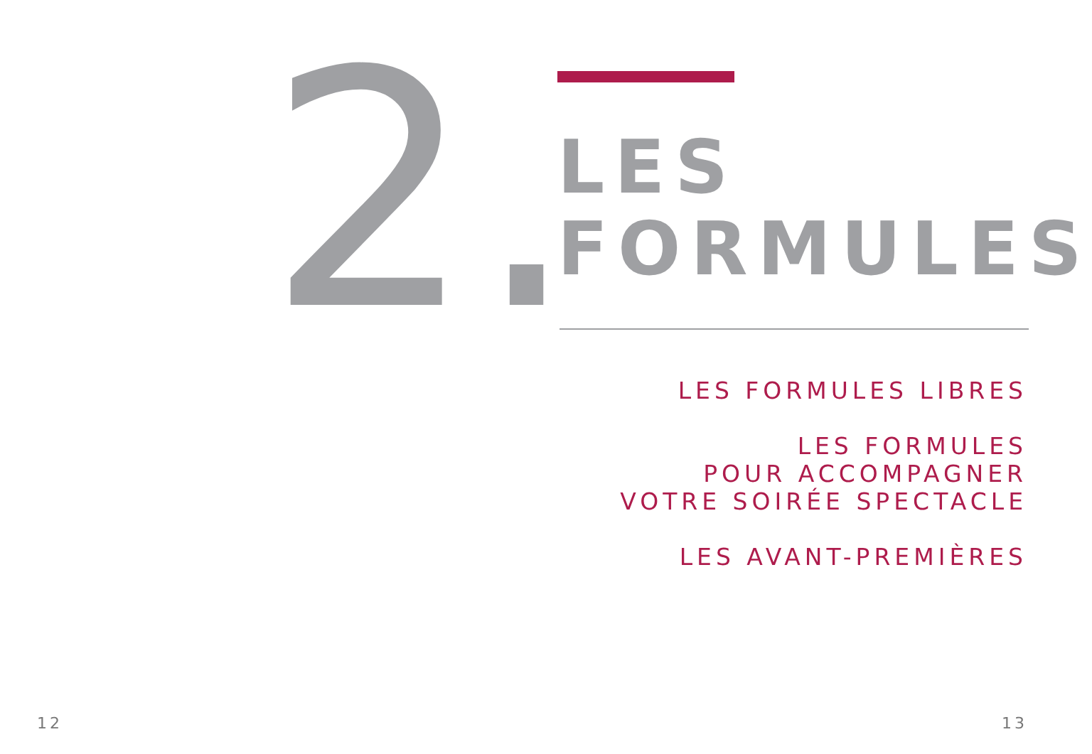2.
LES
FORMULES
LES FORMULES LIBRES
LES FORMULES
POUR ACCOMPAGNER
VOTRE SOIRÉE SPECTACLE
LES AVANT-PREMIÈRES
12 13